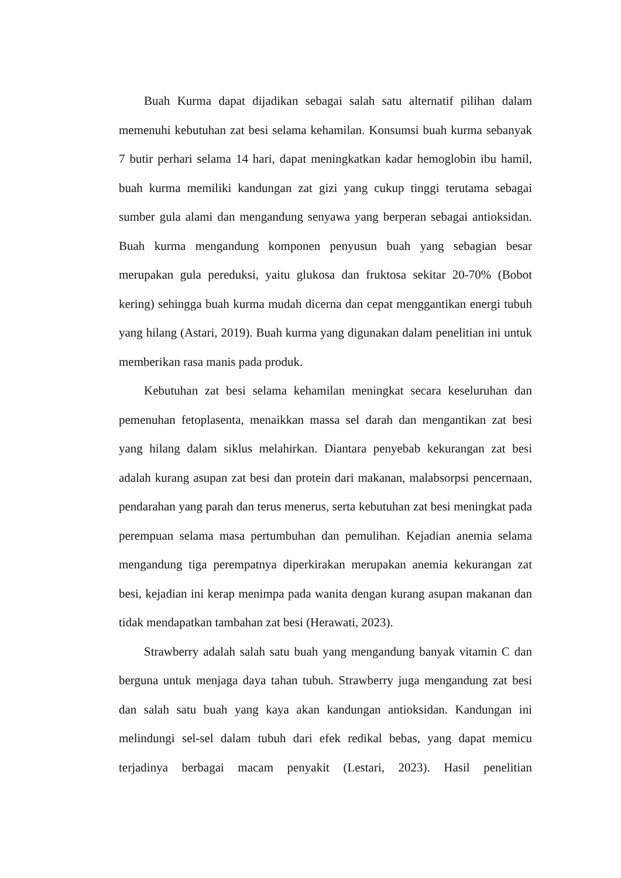Buah Kurma dapat dijadikan sebagai salah satu alternatif pilihan dalam memenuhi kebutuhan zat besi selama kehamilan. Konsumsi buah kurma sebanyak 7 butir perhari selama 14 hari, dapat meningkatkan kadar hemoglobin ibu hamil, buah kurma memiliki kandungan zat gizi yang cukup tinggi terutama sebagai sumber gula alami dan mengandung senyawa yang berperan sebagai antioksidan. Buah kurma mengandung komponen penyusun buah yang sebagian besar merupakan gula pereduksi, yaitu glukosa dan fruktosa sekitar 20-70% (Bobot kering) sehingga buah kurma mudah dicerna dan cepat menggantikan energi tubuh yang hilang (Astari, 2019). Buah kurma yang digunakan dalam penelitian ini untuk memberikan rasa manis pada produk.
Kebutuhan zat besi selama kehamilan meningkat secara keseluruhan dan pemenuhan fetoplasenta, menaikkan massa sel darah dan mengantikan zat besi yang hilang dalam siklus melahirkan. Diantara penyebab kekurangan zat besi adalah kurang asupan zat besi dan protein dari makanan, malabsorpsi pencernaan, pendarahan yang parah dan terus menerus, serta kebutuhan zat besi meningkat pada perempuan selama masa pertumbuhan dan pemulihan. Kejadian anemia selama mengandung tiga perempatnya diperkirakan merupakan anemia kekurangan zat besi, kejadian ini kerap menimpa pada wanita dengan kurang asupan makanan dan tidak mendapatkan tambahan zat besi (Herawati, 2023).
Strawberry adalah salah satu buah yang mengandung banyak vitamin C dan berguna untuk menjaga daya tahan tubuh. Strawberry juga mengandung zat besi dan salah satu buah yang kaya akan kandungan antioksidan. Kandungan ini melindungi sel-sel dalam tubuh dari efek redikal bebas, yang dapat memicu terjadinya berbagai macam penyakit (Lestari, 2023). Hasil penelitian